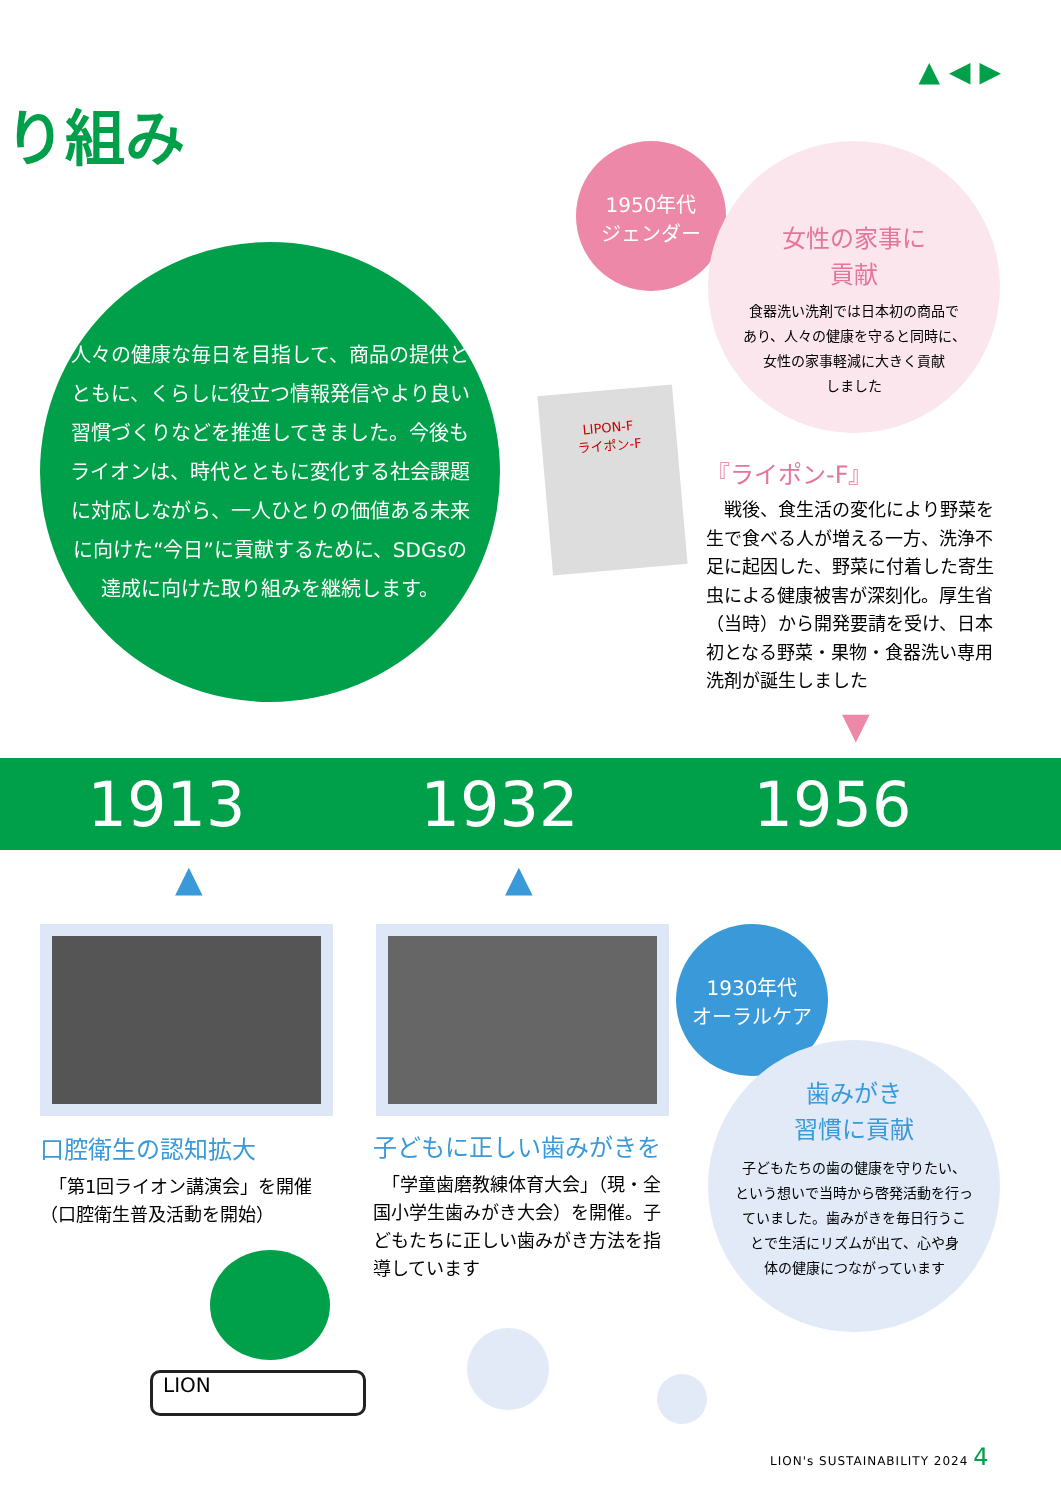▲ ◀ ▶
り組み
1950年代
ジェンダー
女性の家事に
貢献
食器洗い洗剤では日本初の商品で
あり、人々の健康を守ると同時に、
女性の家事軽減に大きく貢献
しました
人々の健康な毎日を目指して、商品の提供とともに、くらしに役立つ情報発信やより良い習慣づくりなどを推進してきました。今後もライオンは、時代とともに変化する社会課題に対応しながら、一人ひとりの価値ある未来に向けた“今日”に貢献するために、SDGsの達成に向けた取り組みを継続します。
LIPON-F
ライポン-F
『ライポン-F』
　戦後、食生活の変化により野菜を生で食べる人が増える一方、洗浄不足に起因した、野菜に付着した寄生虫による健康被害が深刻化。厚生省（当時）から開発要請を受け、日本初となる野菜・果物・食器洗い専用洗剤が誕生しました
▼
1913 1932 1956
▲ ▲
口腔衛生の認知拡大
　「第1回ライオン講演会」を開催（口腔衛生普及活動を開始）
子どもに正しい歯みがきを
　「学童歯磨教練体育大会」（現・全国小学生歯みがき大会）を開催。子どもたちに正しい歯みがき方法を指導しています
1930年代
オーラルケア
歯みがき
習慣に貢献
子どもたちの歯の健康を守りたい、
という想いで当時から啓発活動を行っ
ていました。歯みがきを毎日行うこ
とで生活にリズムが出て、心や身
体の健康につながっています
LION
LION's SUSTAINABILITY 2024 4